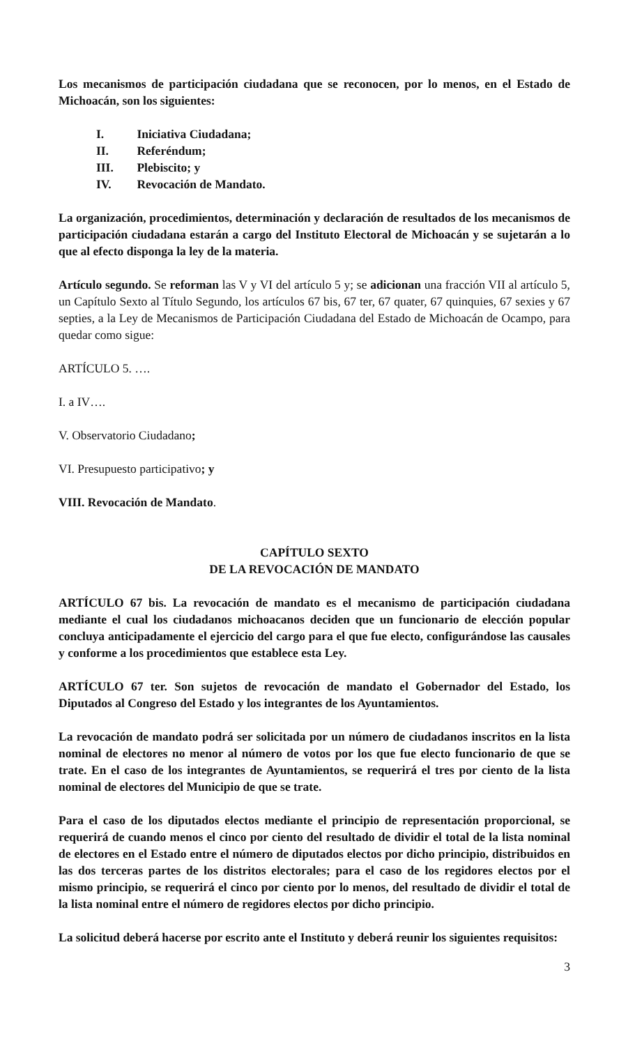Los mecanismos de participación ciudadana que se reconocen, por lo menos, en el Estado de Michoacán, son los siguientes:
I. Iniciativa Ciudadana;
II. Referéndum;
III. Plebiscito; y
IV. Revocación de Mandato.
La organización, procedimientos, determinación y declaración de resultados de los mecanismos de participación ciudadana estarán a cargo del Instituto Electoral de Michoacán y se sujetarán a lo que al efecto disponga la ley de la materia.
Artículo segundo. Se reforman las V y VI del artículo 5 y; se adicionan una fracción VII al artículo 5, un Capítulo Sexto al Título Segundo, los artículos 67 bis, 67 ter, 67 quater, 67 quinquies, 67 sexies y 67 septies, a la Ley de Mecanismos de Participación Ciudadana del Estado de Michoacán de Ocampo, para quedar como sigue:
ARTÍCULO 5. ….
I. a IV….
V. Observatorio Ciudadano;
VI. Presupuesto participativo; y
VIII. Revocación de Mandato.
CAPÍTULO SEXTO
DE LA REVOCACIÓN DE MANDATO
ARTÍCULO 67 bis. La revocación de mandato es el mecanismo de participación ciudadana mediante el cual los ciudadanos michoacanos deciden que un funcionario de elección popular concluya anticipadamente el ejercicio del cargo para el que fue electo, configurándose las causales y conforme a los procedimientos que establece esta Ley.
ARTÍCULO 67 ter. Son sujetos de revocación de mandato el Gobernador del Estado, los Diputados al Congreso del Estado y los integrantes de los Ayuntamientos.
La revocación de mandato podrá ser solicitada por un número de ciudadanos inscritos en la lista nominal de electores no menor al número de votos por los que fue electo funcionario de que se trate. En el caso de los integrantes de Ayuntamientos, se requerirá el tres por ciento de la lista nominal de electores del Municipio de que se trate.
Para el caso de los diputados electos mediante el principio de representación proporcional, se requerirá de cuando menos el cinco por ciento del resultado de dividir el total de la lista nominal de electores en el Estado entre el número de diputados electos por dicho principio, distribuidos en las dos terceras partes de los distritos electorales; para el caso de los regidores electos por el mismo principio, se requerirá el cinco por ciento por lo menos, del resultado de dividir el total de la lista nominal entre el número de regidores electos por dicho principio.
La solicitud deberá hacerse por escrito ante el Instituto y deberá reunir los siguientes requisitos:
3